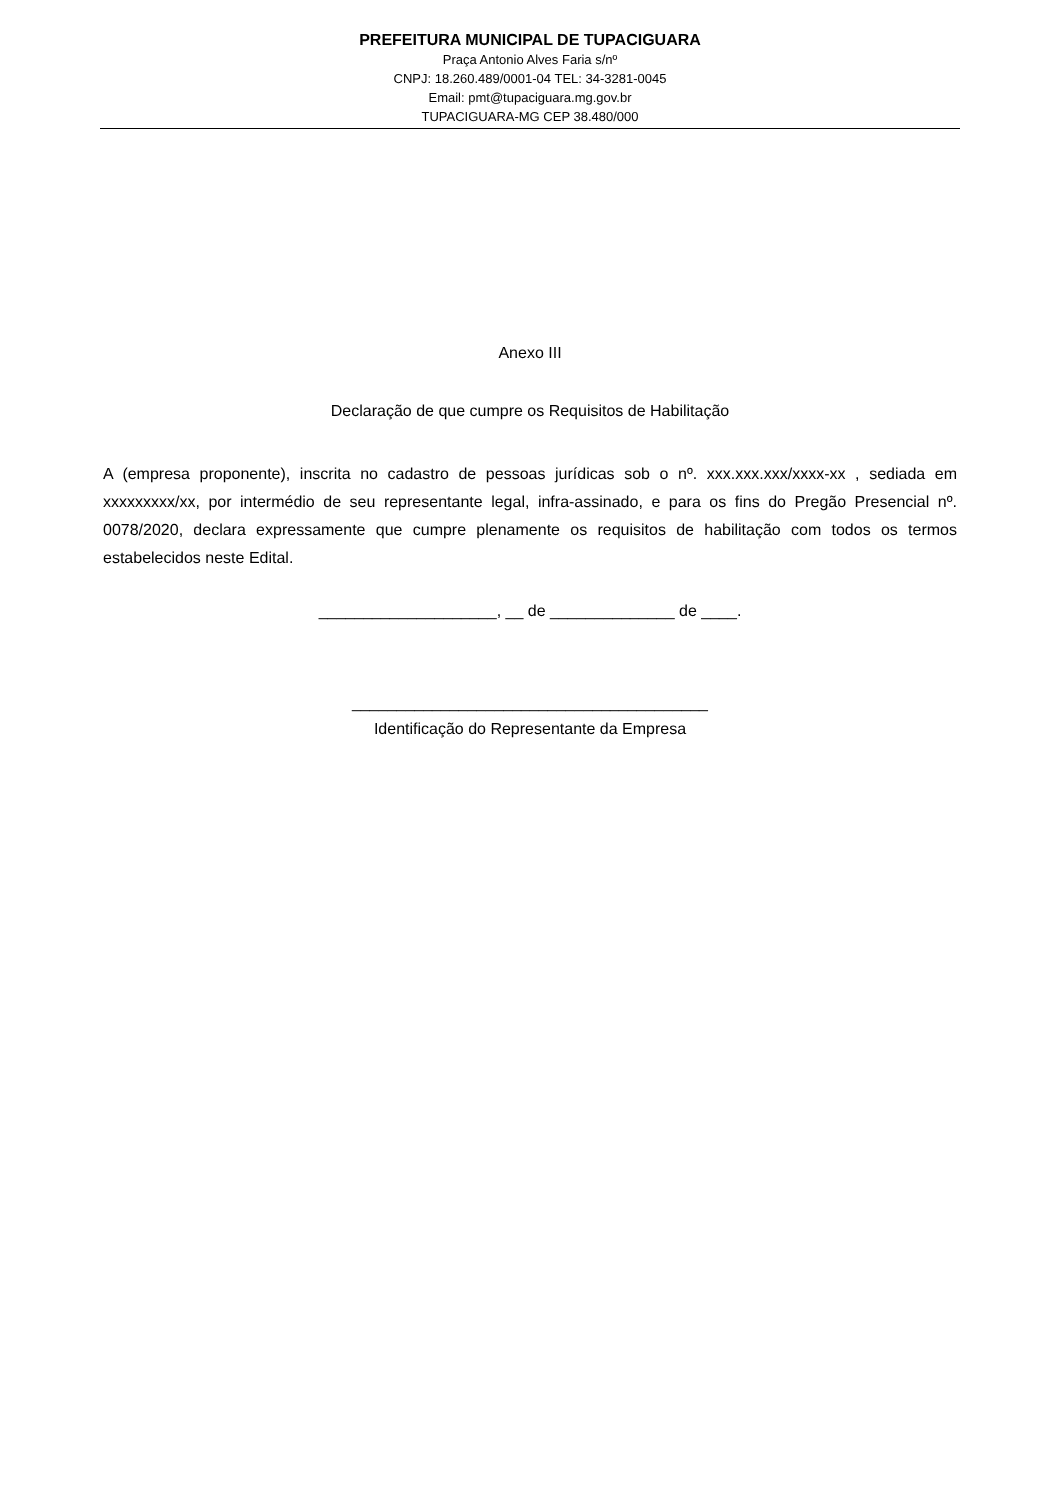PREFEITURA MUNICIPAL DE TUPACIGUARA
Praça Antonio Alves Faria s/nº
CNPJ: 18.260.489/0001-04 TEL: 34-3281-0045
Email: pmt@tupaciguara.mg.gov.br
TUPACIGUARA-MG CEP 38.480/000
Anexo III
Declaração de que cumpre os Requisitos de Habilitação
A (empresa proponente), inscrita no cadastro de pessoas jurídicas sob o nº. xxx.xxx.xxx/xxxx-xx , sediada em xxxxxxxxx/xx, por intermédio de seu representante legal, infra-assinado, e para os fins do Pregão Presencial nº. 0078/2020, declara expressamente que cumpre plenamente os requisitos de habilitação com todos os termos estabelecidos neste Edital.
____________________, __ de ______________ de ____.
________________________________________
Identificação do Representante da Empresa